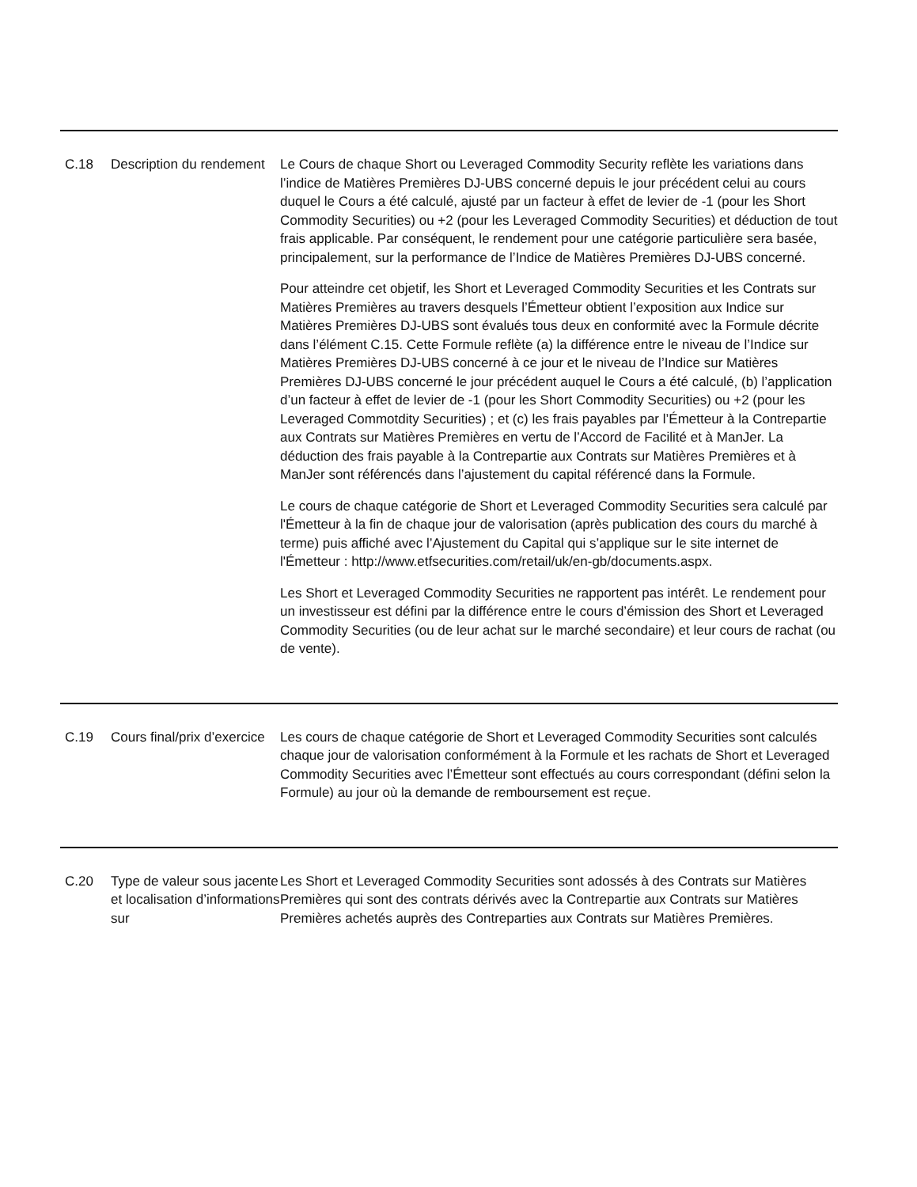| C.18 | Description du rendement | Le Cours de chaque Short ou Leveraged Commodity Security reflète les variations dans l’indice de Matières Premières DJ-UBS concerné depuis le jour précédent celui au cours duquel le Cours a été calculé, ajusté par un facteur à effet de levier de -1 (pour les Short Commodity Securities) ou +2 (pour les Leveraged Commodity Securities) et déduction de tout frais applicable. Par conséquent, le rendement pour une catégorie particulière sera basée, principalement, sur la performance de l’Indice de Matières Premières DJ-UBS concerné. Pour atteindre cet objetif, les Short et Leveraged Commodity Securities et les Contrats sur Matières Premières au travers desquels l’Émetteur obtient l’exposition aux Indice sur Matières Premières DJ-UBS sont évalués tous deux en conformité avec la Formule décrite dans l’élément C.15. Cette Formule reflète (a) la différence entre le niveau de l’Indice sur Matières Premières DJ-UBS concerné à ce jour et le niveau de l’Indice sur Matières Premières DJ-UBS concerné le jour précédent auquel le Cours a été calculé, (b) l’application d’un facteur à effet de levier de -1 (pour les Short Commodity Securities) ou +2 (pour les Leveraged Commotdity Securities) ; et (c) les frais payables par l’Émetteur à la Contrepartie aux Contrats sur Matières Premières en vertu de l’Accord de Facilité et à ManJer. La déduction des frais payable à la Contrepartie aux Contrats sur Matières Premières et à ManJer sont référencés dans l’ajustement du capital référencé dans la Formule. Le cours de chaque catégorie de Short et Leveraged Commodity Securities sera calculé par l'Émetteur à la fin de chaque jour de valorisation (après publication des cours du marché à terme) puis affiché avec l’Ajustement du Capital qui s’applique sur le site internet de l'Émetteur : http://www.etfsecurities.com/retail/uk/en-gb/documents.aspx. Les Short et Leveraged Commodity Securities ne rapportent pas intérêt. Le rendement pour un investisseur est défini par la différence entre le cours d’émission des Short et Leveraged Commodity Securities (ou de leur achat sur le marché secondaire) et leur cours de rachat (ou de vente). |
| C.19 | Cours final/prix d’exercice | Les cours de chaque catégorie de Short et Leveraged Commodity Securities sont calculés chaque jour de valorisation conformément à la Formule et les rachats de Short et Leveraged Commodity Securities avec l’Émetteur sont effectués au cours correspondant (défini selon la Formule) au jour où la demande de remboursement est reçue. |
| C.20 | Type de valeur sous jacente et localisation d’informations sur | Les Short et Leveraged Commodity Securities sont adossés à des Contrats sur Matières Premières qui sont des contrats dérivés avec la Contrepartie aux Contrats sur Matières Premières achetés auprès des Contreparties aux Contrats sur Matières Premières. |